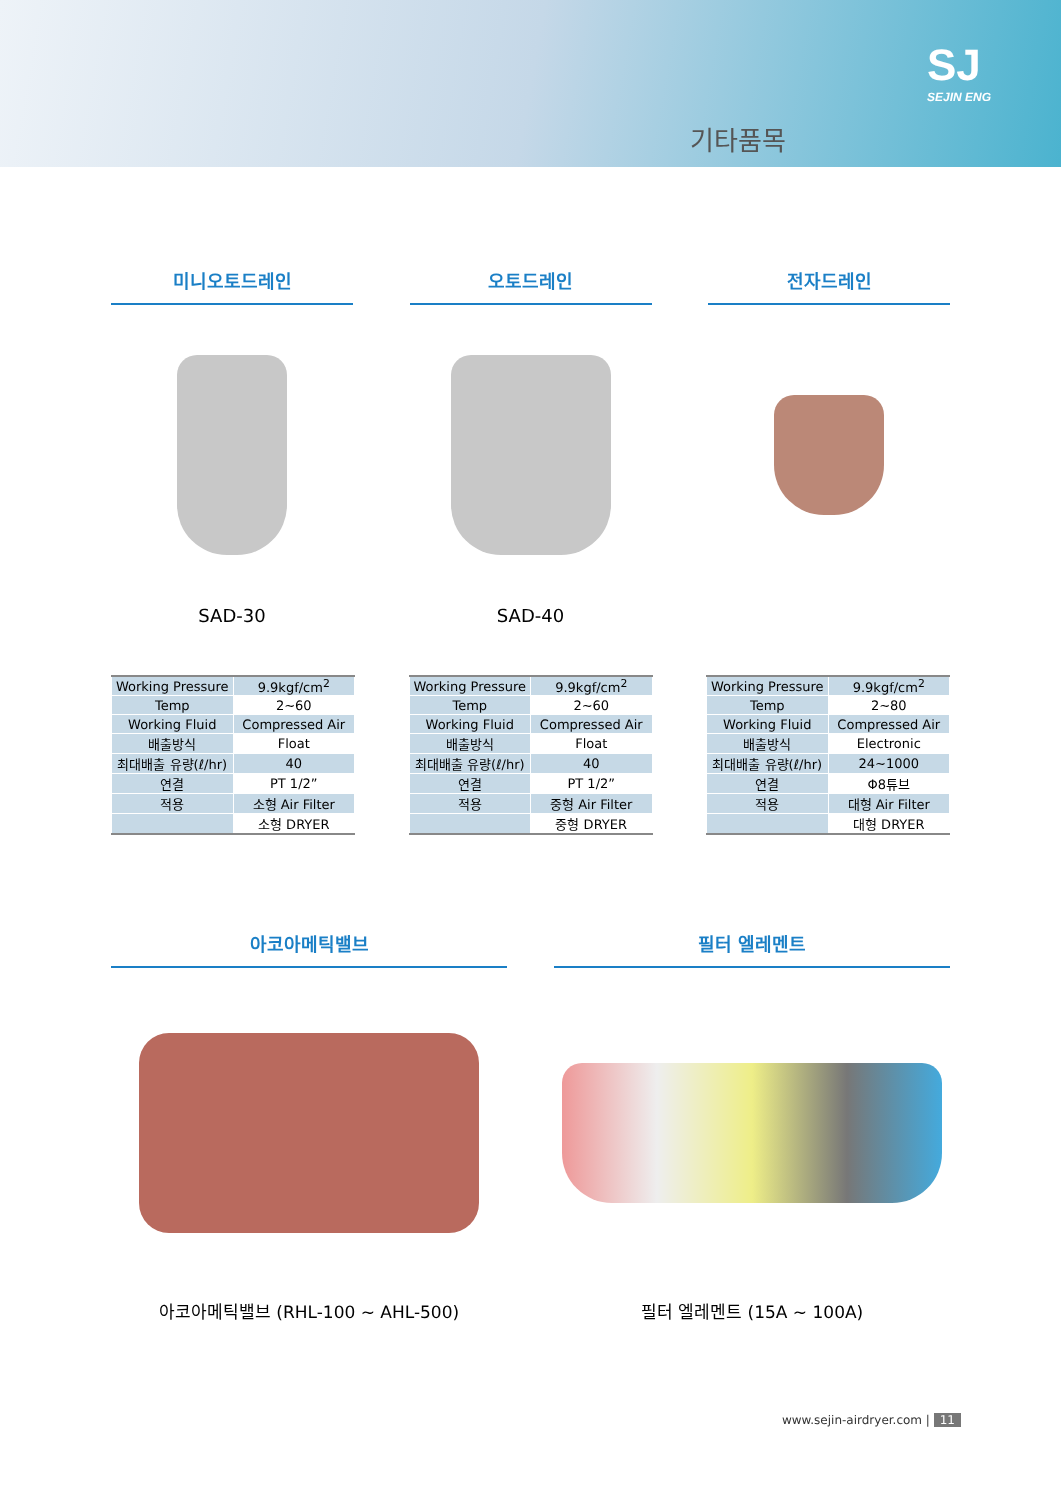SJ
SEJIN ENG
기타품목
미니오토드레인
SAD-30
오토드레인
SAD-40
전자드레인
| Working Pressure | 9.9kgf/cm<sup>2</sup> |
| Temp | 2~60 |
| Working Fluid | Compressed Air |
| 배출방식 | Float |
| 최대배출 유량(ℓ/hr) | 40 |
| 연결 | PT 1/2” |
| 적용 | 소형 Air Filter |
| | 소형 DRYER |
| Working Pressure | 9.9kgf/cm<sup>2</sup> |
| Temp | 2~60 |
| Working Fluid | Compressed Air |
| 배출방식 | Float |
| 최대배출 유량(ℓ/hr) | 40 |
| 연결 | PT 1/2” |
| 적용 | 중형 Air Filter |
| | 중형 DRYER |
| Working Pressure | 9.9kgf/cm<sup>2</sup> |
| Temp | 2~80 |
| Working Fluid | Compressed Air |
| 배출방식 | Electronic |
| 최대배출 유량(ℓ/hr) | 24~1000 |
| 연결 | Φ8튜브 |
| 적용 | 대형 Air Filter |
| | 대형 DRYER |
아코아메틱밸브
아코아메틱밸브 (RHL-100 ~ AHL-500)
필터 엘레멘트
필터 엘레멘트 (15A ~ 100A)
www.sejin-airdryer.com | 11